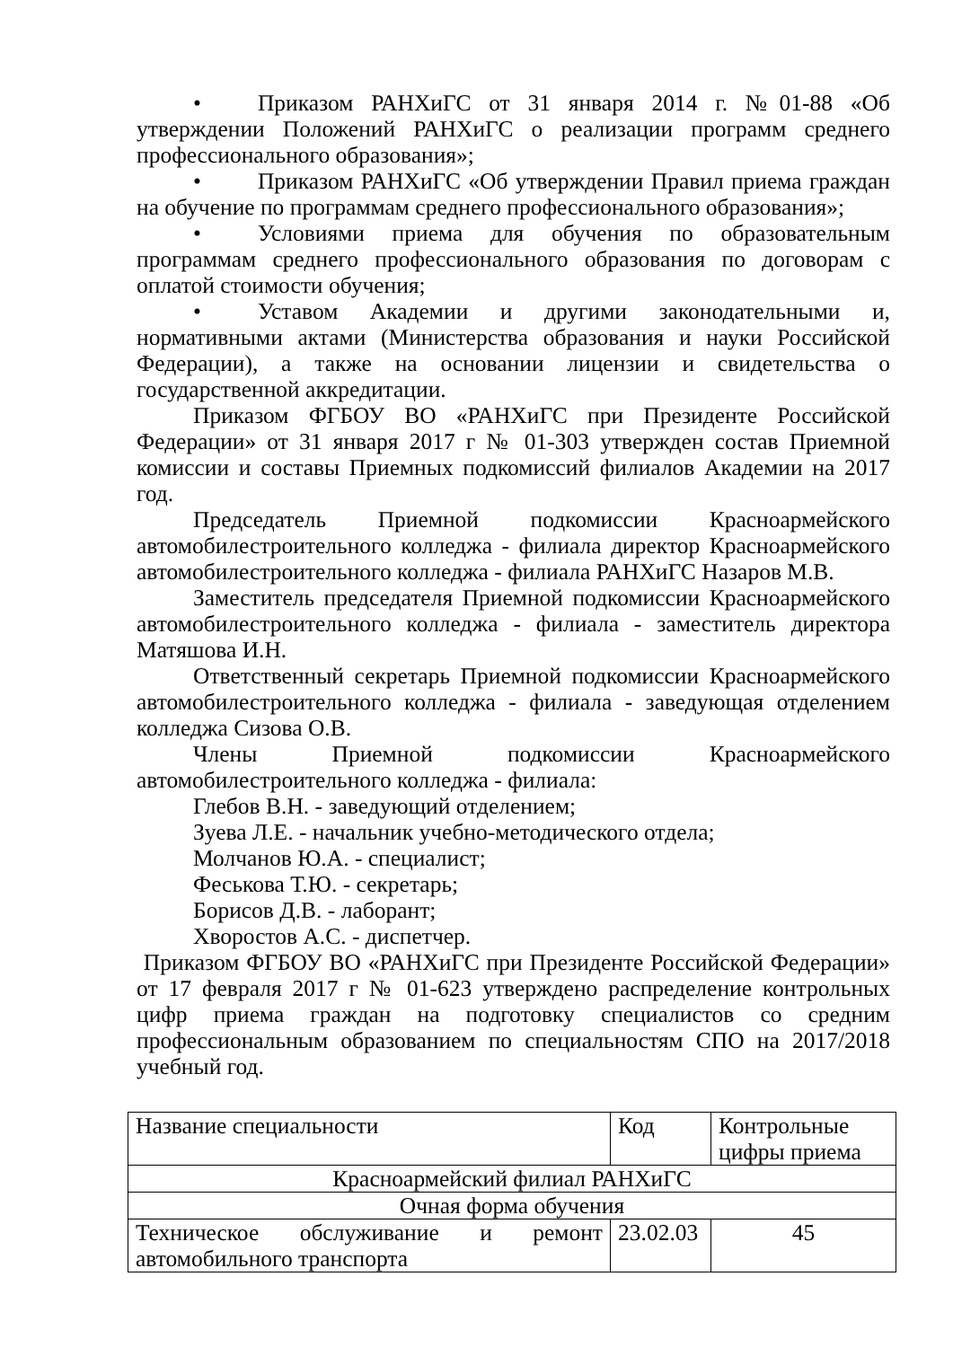• Приказом РАНХиГС от 31 января 2014 г. №01-88 «Об утверждении Положений РАНХиГС о реализации программ среднего профессионального образования»;
• Приказом РАНХиГС «Об утверждении Правил приема граждан на обучение по программам среднего профессионального образования»;
• Условиями приема для обучения по образовательным программам среднего профессионального образования по договорам с оплатой стоимости обучения;
• Уставом Академии и другими законодательными и, нормативными актами (Министерства образования и науки Российской Федерации), а также на основании лицензии и свидетельства о государственной аккредитации.
Приказом ФГБОУ ВО «РАНХиГС при Президенте Российской Федерации» от 31 января 2017 г № 01-303 утвержден состав Приемной комиссии и составы Приемных подкомиссий филиалов Академии на 2017 год.
Председатель Приемной подкомиссии Красноармейского автомобилестроительного колледжа - филиала директор Красноармейского автомобилестроительного колледжа - филиала РАНХиГС Назаров М.В.
Заместитель председателя Приемной подкомиссии Красноармейского автомобилестроительного колледжа - филиала - заместитель директора Матяшова И.Н.
Ответственный секретарь Приемной подкомиссии Красноармейского автомобилестроительного колледжа - филиала - заведующая отделением колледжа Сизова О.В.
Члены Приемной подкомиссии Красноармейского автомобилестроительного колледжа - филиала:
Глебов В.Н. - заведующий отделением;
Зуева Л.Е. - начальник учебно-методического отдела;
Молчанов Ю.А. - специалист;
Феськова Т.Ю. - секретарь;
Борисов Д.В. - лаборант;
Хворостов А.С. - диспетчер.
Приказом ФГБОУ ВО «РАНХиГС при Президенте Российской Федерации» от 17 февраля 2017 г № 01-623 утверждено распределение контрольных цифр приема граждан на подготовку специалистов со средним профессиональным образованием по специальностям СПО на 2017/2018 учебный год.
| Название специальности | Код | Контрольные цифры приема |
| Красноармейский филиал РАНХиГС | | |
| Очная форма обучения | | |
| Техническое обслуживание и ремонт автомобильного транспорта | 23.02.03 | 45 |